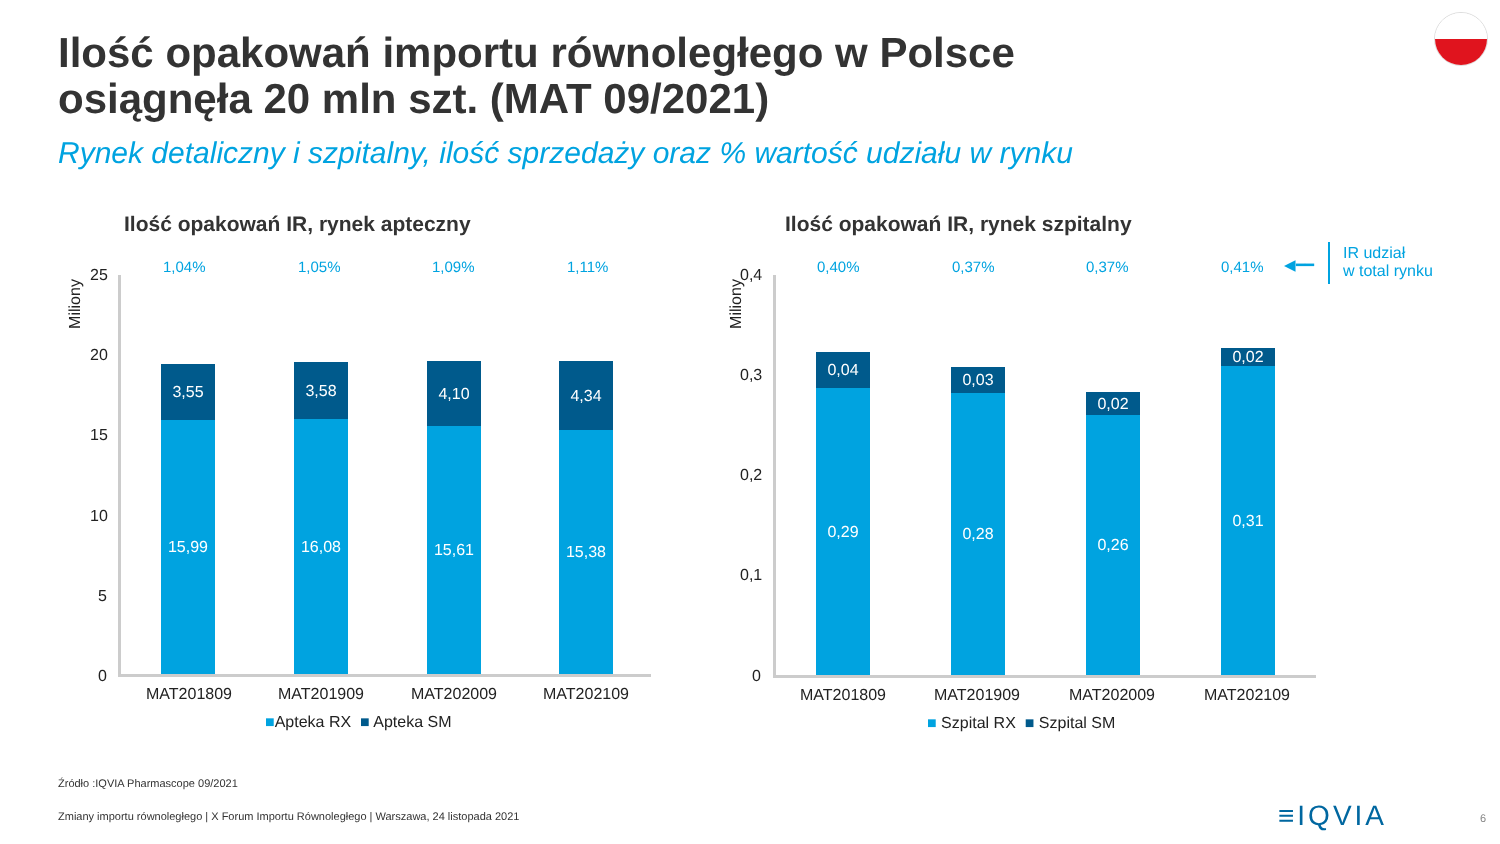Ilość opakowań importu równoległego w Polsce
osiągnęła 20 mln szt. (MAT 09/2021)
Rynek detaliczny i szpitalny, ilość sprzedaży oraz % wartość udziału w rynku
Ilość opakowań IR, rynek apteczny
Miliony
1,04% 1,05% 1,09% 1,11% 25
20
15
10
5
0
3,55
15,99
3,58
16,08
4,10
15,61
4,34
15,38
MAT201809 MAT201909 MAT202009 MAT202109
■Apteka RX ■ Apteka SM
Ilość opakowań IR, rynek szpitalny
Miliony
0,40% 0,37% 0,37% 0,41% ◀━━
IR udział
w total rynku
0,4
0,3
0,2
0,1
0
0,04
0,29
0,03
0,28
0,02
0,26
0,02
0,31
MAT201809 MAT201909 MAT202009 MAT202109
■ Szpital RX ■ Szpital SM
Źródło :IQVIA Pharmascope 09/2021
Zmiany importu równoległego | X Forum Importu Równoległego | Warszawa, 24 listopada 2021
≡IQVIA 6